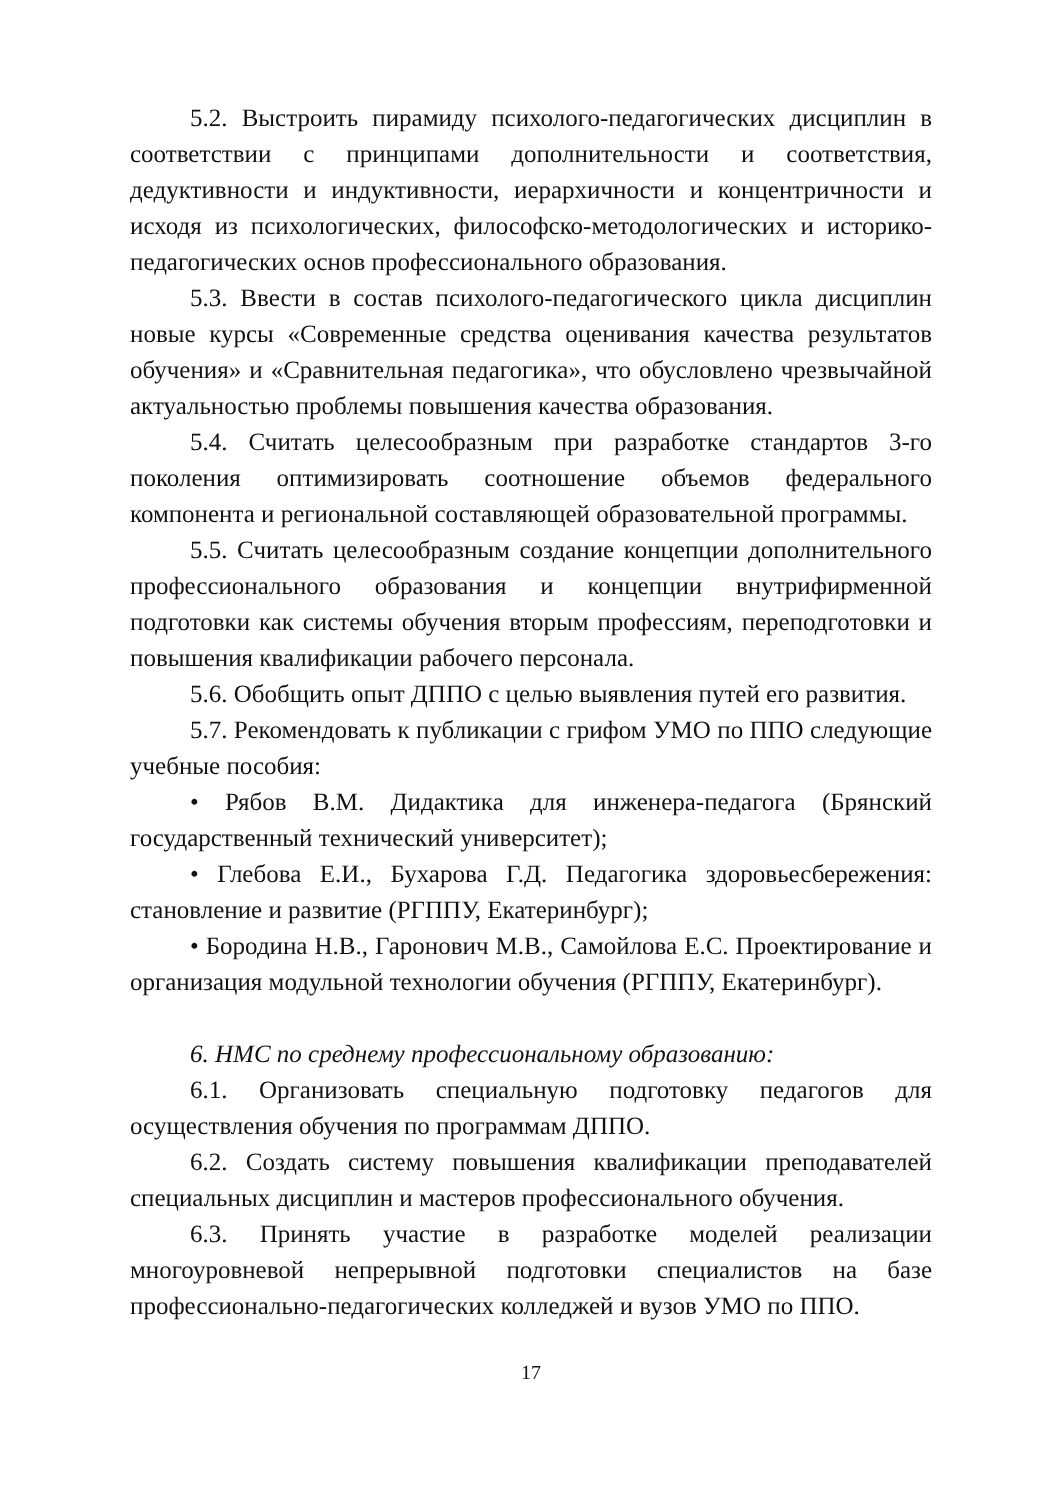5.2. Выстроить пирамиду психолого-педагогических дисциплин в соответствии с принципами дополнительности и соответствия, дедуктивности и индуктивности, иерархичности и концентричности и исходя из психологических, философско-методологических и историко-педагогических основ профессионального образования.
5.3. Ввести в состав психолого-педагогического цикла дисциплин новые курсы «Современные средства оценивания качества результатов обучения» и «Сравнительная педагогика», что обусловлено чрезвычайной актуальностью проблемы повышения качества образования.
5.4. Считать целесообразным при разработке стандартов 3-го поколения оптимизировать соотношение объемов федерального компонента и региональной составляющей образовательной программы.
5.5. Считать целесообразным создание концепции дополнительного профессионального образования и концепции внутрифирменной подготовки как системы обучения вторым профессиям, переподготовки и повышения квалификации рабочего персонала.
5.6. Обобщить опыт ДППО с целью выявления путей его развития.
5.7. Рекомендовать к публикации с грифом УМО по ППО следующие учебные пособия:
• Рябов В.М. Дидактика для инженера-педагога (Брянский государственный технический университет);
• Глебова Е.И., Бухарова Г.Д. Педагогика здоровьесбережения: становление и развитие (РГППУ, Екатеринбург);
• Бородина Н.В., Гаронович М.В., Самойлова Е.С. Проектирование и организация модульной технологии обучения (РГППУ, Екатеринбург).
6. НМС по среднему профессиональному образованию:
6.1. Организовать специальную подготовку педагогов для осуществления обучения по программам ДППО.
6.2. Создать систему повышения квалификации преподавателей специальных дисциплин и мастеров профессионального обучения.
6.3. Принять участие в разработке моделей реализации многоуровневой непрерывной подготовки специалистов на базе профессионально-педагогических колледжей и вузов УМО по ППО.
17